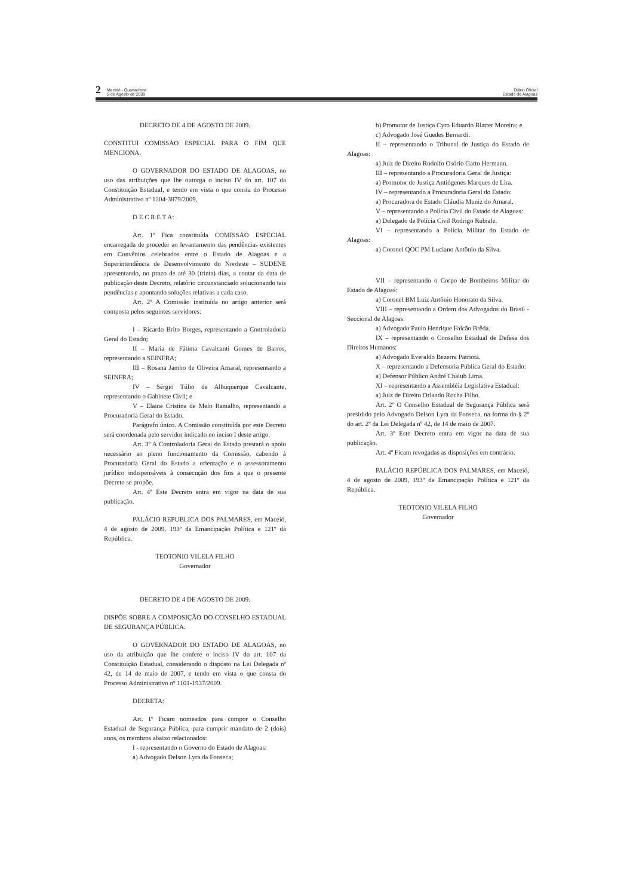2 Maceió - Quarta-feira
5 de Agosto de 2009
Diário Oficial
Estado de Alagoas
DECRETO DE 4 DE AGOSTO DE 2009.
CONSTITUI COMISSÃO ESPECIAL PARA O FIM QUE MENCIONA.
O GOVERNADOR DO ESTADO DE ALAGOAS, no uso das atribuições que lhe outorga o inciso IV do art. 107 da Constituição Estadual, e tendo em vista o que consta do Processo Administrativo nº 1204-3879/2009,
D E C R E T A:
Art. 1º Fica constituída COMISSÃO ESPECIAL encarregada de proceder ao levantamento das pendências existentes em Convênios celebrados entre o Estado de Alagoas e a Superintendência de Desenvolvimento do Nordeste – SUDENE apresentando, no prazo de até 30 (trinta) dias, a contar da data de publicação deste Decreto, relatório circunstanciado solucionando tais pendências e apontando soluções relativas a cada caso.
Art. 2º A Comissão instituída no artigo anterior será composta pelos seguintes servidores:
I – Ricardo Brito Borges, representando a Controladoria Geral do Estado;
II – Maria de Fátima Cavalcanti Gomes de Barros, representando a SEINFRA;
III – Rosana Jambo de Oliveira Amaral, representando a SEINFRA;
IV – Sérgio Túlio de Albuquerque Cavalcante, representando o Gabinete Civil; e
V – Elaine Cristina de Melo Ramalho, representando a Procuradoria Geral do Estado.
Parágrafo único. A Comissão constituída por este Decreto será coordenada pelo servidor indicado no inciso I deste artigo.
Art. 3º A Controladoria Geral do Estado prestará o apoio necessário ao pleno funcionamento da Comissão, cabendo à Procuradoria Geral do Estado a orientação e o assessoramento jurídico indispensáveis à consecução dos fins a que o presente Decreto se propõe.
Art. 4º Este Decreto entra em vigor na data de sua publicação.
PALÁCIO REPUBLICA DOS PALMARES, em Maceió, 4 de agosto de 2009, 193º da Emancipação Política e 121º da República.
TEOTONIO VILELA FILHO
Governador
DECRETO DE 4 DE AGOSTO DE 2009.
DISPÕE SOBRE A COMPOSIÇÃO DO CONSELHO ESTADUAL DE SEGURANÇA PÚBLICA.
O GOVERNADOR DO ESTADO DE ALAGOAS, no uso da atribuição que lhe confere o inciso IV do art. 107 da Constituição Estadual, considerando o disposto na Lei Delegada nº 42, de 14 de maio de 2007, e tendo em vista o que consta do Processo Administrativo nº 1101-1937/2009.
DECRETA:
Art. 1º Ficam nomeados para compor o Conselho Estadual de Segurança Pública, para cumprir mandato de 2 (dois) anos, os membros abaixo relacionados:
I - representando o Governo do Estado de Alagoas:
a) Advogado Delson Lyra da Fonseca;
b) Promotor de Justiça Cyro Eduardo Blatter Moreira; e
c) Advogado José Guedes Bernardi.
II – representando o Tribunal de Justiça do Estado de Alagoas:
a) Juiz de Direito Rodolfo Osório Gatto Hermann.
III – representando a Procuradoria Geral de Justiça:
a) Promotor de Justiça Antiógenes Marques de Lira.
IV – representando a Procuradoria Geral do Estado:
a) Procuradora de Estado Cláudia Muniz do Amaral.
V – representando a Polícia Civil do Estado de Alagoas:
a) Delegado de Polícia Civil Rodrigo Rubiale.
VI – representando a Polícia Militar do Estado de Alagoas:
a) Coronel QOC PM Luciano Antônio da Silva.
VII – representando o Corpo de Bombeiros Militar do Estado de Alagoas:
a) Coronel BM Luiz Antônio Honorato da Silva.
VIII – representando a Ordem dos Advogados do Brasil - Seccional de Alagoas:
a) Advogado Paulo Henrique Falcão Brêda.
IX – representando o Conselho Estadual de Defesa dos Direitos Humanos:
a) Advogado Everaldo Bezerra Patriota.
X – representando a Defensoria Pública Geral do Estado:
a) Defensor Público André Chalub Lima.
XI – representando a Assembléia Legislativa Estadual:
a) Juiz de Direito Orlando Rocha Filho.
Art. 2º O Conselho Estadual de Segurança Pública será presidido pelo Advogado Delson Lyra da Fonseca, na forma do § 2º do art. 2º da Lei Delegada nº 42, de 14 de maio de 2007.
Art. 3º Este Decreto entra em vigor na data de sua publicação.
Art. 4º Ficam revogadas as disposições em contrário.
PALÁCIO REPÚBLICA DOS PALMARES, em Maceió, 4 de agosto de 2009, 193º da Emancipação Política e 121º da República.
TEOTONIO VILELA FILHO
Governador